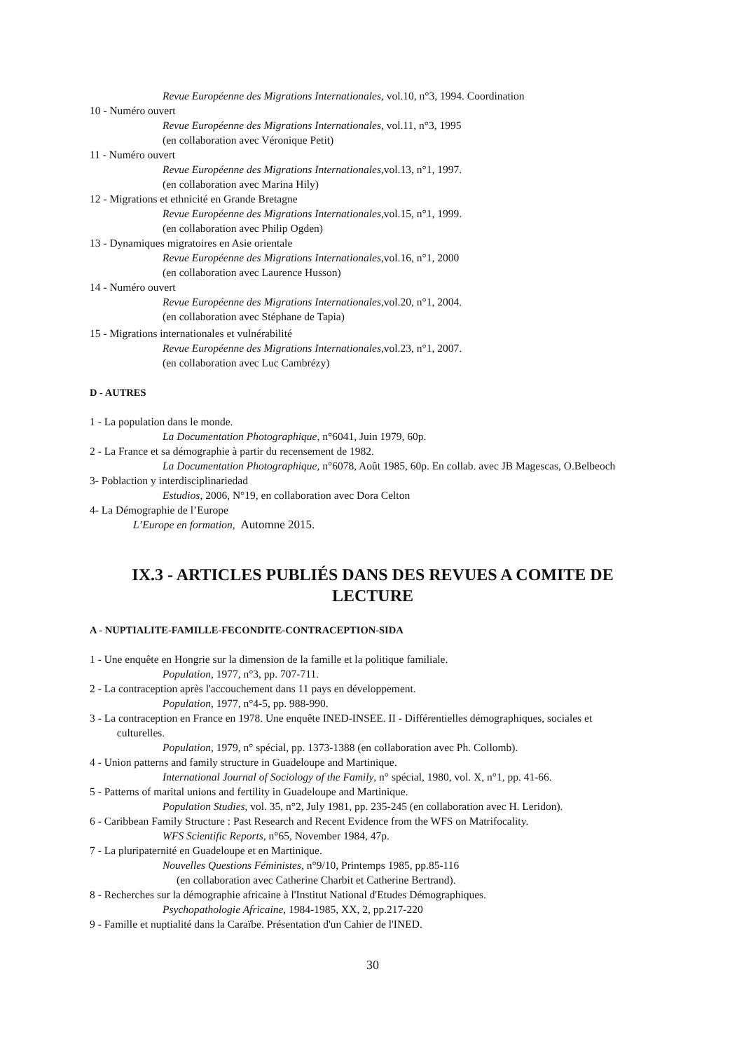Revue Européenne des Migrations Internationales, vol.10, n°3, 1994. Coordination
10 - Numéro ouvert
Revue Européenne des Migrations Internationales, vol.11, n°3, 1995
(en collaboration avec Véronique Petit)
11 - Numéro ouvert
Revue Européenne des Migrations Internationales,vol.13, n°1, 1997.
(en collaboration avec Marina Hily)
12 - Migrations et ethnicité en Grande Bretagne
Revue Européenne des Migrations Internationales,vol.15, n°1, 1999.
(en collaboration avec Philip Ogden)
13 - Dynamiques migratoires en Asie orientale
Revue Européenne des Migrations Internationales,vol.16, n°1, 2000
(en collaboration avec Laurence Husson)
14 - Numéro ouvert
Revue Européenne des Migrations Internationales,vol.20, n°1, 2004.
(en collaboration avec Stéphane de Tapia)
15 - Migrations internationales et vulnérabilité
Revue Européenne des Migrations Internationales,vol.23, n°1, 2007.
(en collaboration avec Luc Cambrézy)
D - AUTRES
1 - La population dans le monde.
La Documentation Photographique, n°6041, Juin 1979, 60p.
2 - La France et sa démographie à partir du recensement de 1982.
La Documentation Photographique, n°6078, Août 1985, 60p. En collab. avec JB Magescas, O.Belbeoch
3- Poblaction y interdisciplinariedad
Estudios, 2006, N°19, en collaboration avec Dora Celton
4- La Démographie de l’Europe
L’Europe en formation, Automne 2015.
IX.3 - ARTICLES PUBLIÉS DANS DES REVUES A COMITE DE LECTURE
A - NUPTIALITE-FAMILLE-FECONDITE-CONTRACEPTION-SIDA
1 - Une enquête en Hongrie sur la dimension de la famille et la politique familiale.
Population, 1977, n°3, pp. 707-711.
2 - La contraception après l'accouchement dans 11 pays en développement.
Population, 1977, n°4-5, pp. 988-990.
3 - La contraception en France en 1978. Une enquête INED-INSEE. II - Différentielles démographiques, sociales et culturelles.
Population, 1979, n° spécial, pp. 1373-1388 (en collaboration avec Ph. Collomb).
4 - Union patterns and family structure in Guadeloupe and Martinique.
International Journal of Sociology of the Family, n° spécial, 1980, vol. X, n°1, pp. 41-66.
5 - Patterns of marital unions and fertility in Guadeloupe and Martinique.
Population Studies, vol. 35, n°2, July 1981, pp. 235-245 (en collaboration avec H. Leridon).
6 - Caribbean Family Structure : Past Research and Recent Evidence from the WFS on Matrifocality.
WFS Scientific Reports, n°65, November 1984, 47p.
7 - La pluripaternité en Guadeloupe et en Martinique.
Nouvelles Questions Féministes, n°9/10, Printemps 1985, pp.85-116
(en collaboration avec Catherine Charbit et Catherine Bertrand).
8 - Recherches sur la démographie africaine à l'Institut National d'Etudes Démographiques.
Psychopathologie Africaine, 1984-1985, XX, 2, pp.217-220
9 - Famille et nuptialité dans la Caraïbe. Présentation d'un Cahier de l'INED.
30